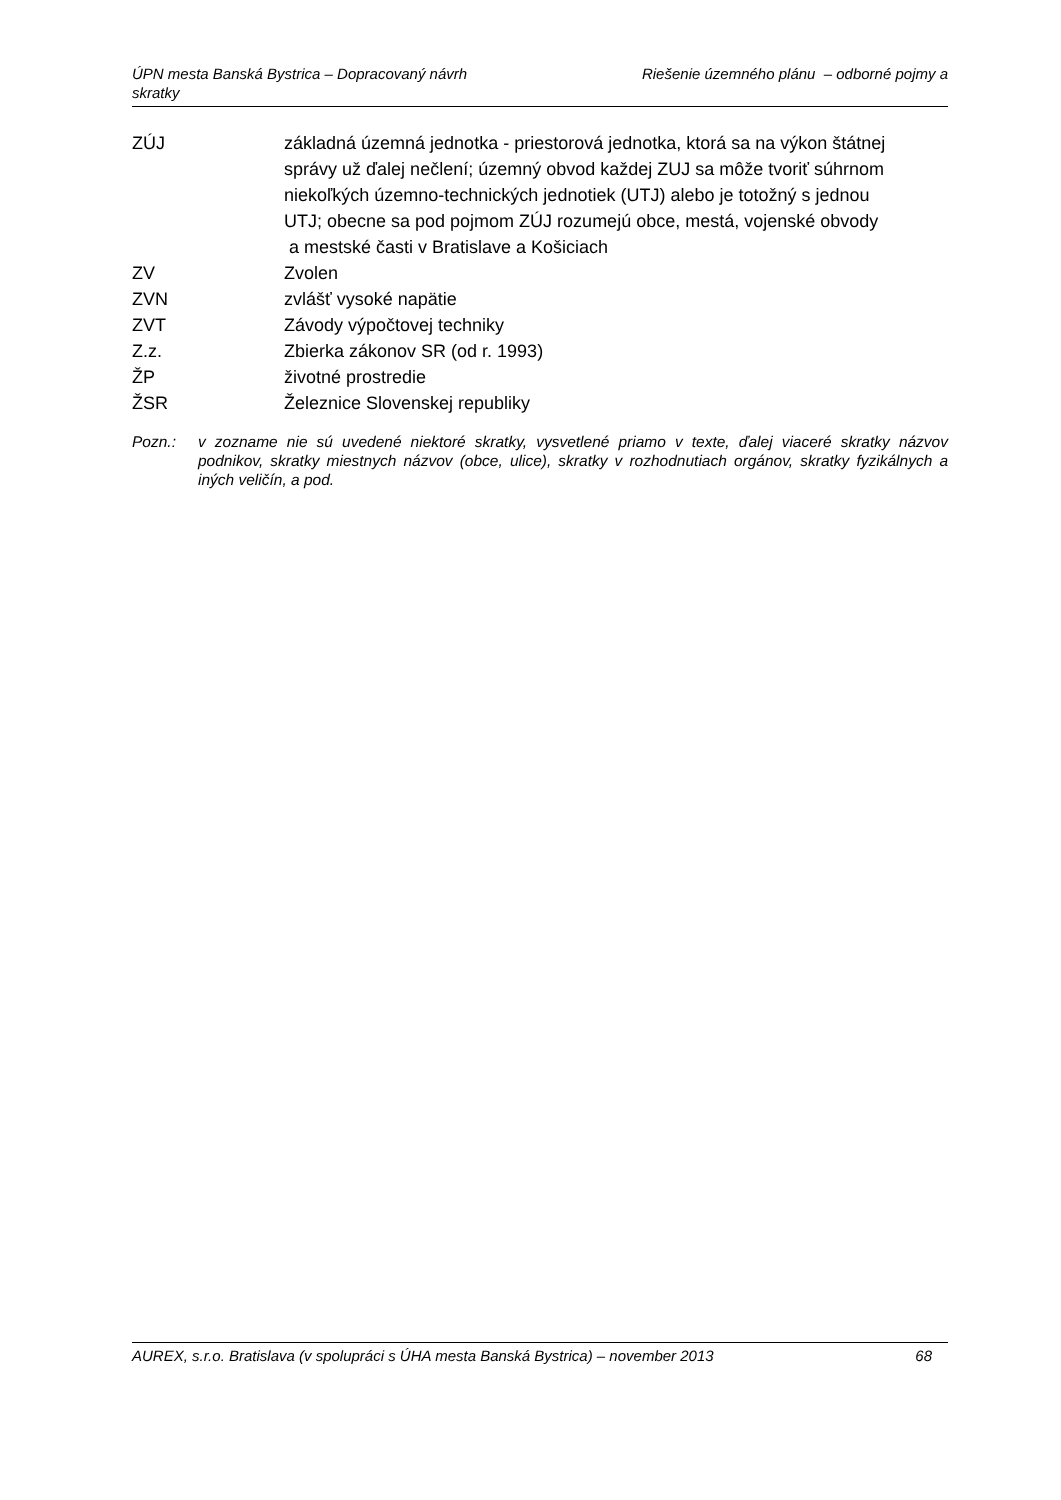Riešenie územného plánu – odborné pojmy a ÚPN mesta Banská Bystrica – Dopracovaný návrh
skratky
ZÚJ základná územná jednotka - priestorová jednotka, ktorá sa na výkon štátnej správy už ďalej nečlení; územný obvod každej ZUJ sa môže tvoriť súhrnom niekoľkých územno-technických jednotiek (UTJ) alebo je totožný s jednou UTJ; obecne sa pod pojmom ZÚJ rozumejú obce, mestá, vojenské obvody a mestské časti v Bratislave a Košiciach
ZV Zvolen
ZVN zvlášť vysoké napätie
ZVT Závody výpočtovej techniky
Z.z. Zbierka zákonov SR (od r. 1993)
ŽP životné prostredie
ŽSR Železnice Slovenskej republiky
Pozn.: v zozname nie sú uvedené niektoré skratky, vysvetlené priamo v texte, ďalej viaceré skratky názvov podnikov, skratky miestnych názvov (obce, ulice), skratky v rozhodnutiach orgánov, skratky fyzikálnych a iných veličín, a pod.
AUREX, s.r.o. Bratislava (v spolupráci s ÚHA mesta Banská Bystrica) – november 2013 68